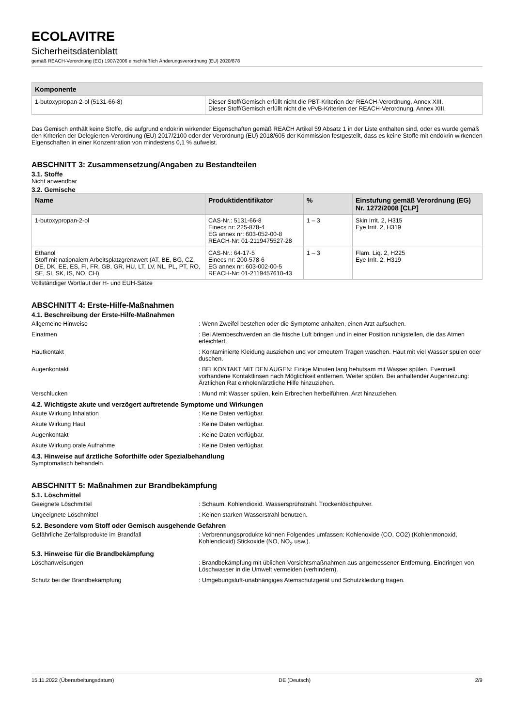ECOLAVITRE
Sicherheitsdatenblatt
gemäß REACH-Verordnung (EG) 1907/2006 einschließlich Änderungsverordnung (EU) 2020/878
| Komponente | |
| --- | --- |
| 1-butoxypropan-2-ol (5131-66-8) | Dieser Stoff/Gemisch erfüllt nicht die PBT-Kriterien der REACH-Verordnung, Annex XIII. Dieser Stoff/Gemisch erfüllt nicht die vPvB-Kriterien der REACH-Verordnung, Annex XIII. |
Das Gemisch enthält keine Stoffe, die aufgrund endokrin wirkender Eigenschaften gemäß REACH Artikel 59 Absatz 1 in der Liste enthalten sind, oder es wurde gemäß den Kriterien der Delegierten-Verordnung (EU) 2017/2100 oder der Verordnung (EU) 2018/605 der Kommission festgestellt, dass es keine Stoffe mit endokrin wirkenden Eigenschaften in einer Konzentration von mindestens 0,1 % aufweist.
ABSCHNITT 3: Zusammensetzung/Angaben zu Bestandteilen
3.1. Stoffe
Nicht anwendbar
3.2. Gemische
| Name | Produktidentifikator | % | Einstufung gemäß Verordnung (EG) Nr. 1272/2008 [CLP] |
| --- | --- | --- | --- |
| 1-butoxypropan-2-ol | CAS-Nr.: 5131-66-8 Einecs nr: 225-878-4 EG annex nr: 603-052-00-8 REACH-Nr: 01-2119475527-28 | 1 – 3 | Skin Irrit. 2, H315 Eye Irrit. 2, H319 |
| Ethanol Stoff mit nationalem Arbeitsplatzgrenzwert (AT, BE, BG, CZ, DE, DK, EE, ES, FI, FR, GB, GR, HU, LT, LV, NL, PL, PT, RO, SE, SI, SK, IS, NO, CH) | CAS-Nr.: 64-17-5 Einecs nr: 200-578-6 EG annex nr: 603-002-00-5 REACH-Nr: 01-2119457610-43 | 1 – 3 | Flam. Liq. 2, H225 Eye Irrit. 2, H319 |
Vollständiger Wortlaut der H- und EUH-Sätze
ABSCHNITT 4: Erste-Hilfe-Maßnahmen
4.1. Beschreibung der Erste-Hilfe-Maßnahmen
Allgemeine Hinweise : Wenn Zweifel bestehen oder die Symptome anhalten, einen Arzt aufsuchen.
Einatmen : Bei Atembeschwerden an die frische Luft bringen und in einer Position ruhigstellen, die das Atmen erleichtert.
Hautkontakt : Kontaminierte Kleidung ausziehen und vor erneutem Tragen waschen. Haut mit viel Wasser spülen oder duschen.
Augenkontakt : BEI KONTAKT MIT DEN AUGEN: Einige Minuten lang behutsam mit Wasser spülen. Eventuell vorhandene Kontaktlinsen nach Möglichkeit entfernen. Weiter spülen. Bei anhaltender Augenreizung: Ärztlichen Rat einholen/ärztliche Hilfe hinzuziehen.
Verschlucken : Mund mit Wasser spülen, kein Erbrechen herbeiführen, Arzt hinzuziehen.
4.2. Wichtigste akute und verzögert auftretende Symptome und Wirkungen
Akute Wirkung Inhalation : Keine Daten verfügbar.
Akute Wirkung Haut : Keine Daten verfügbar.
Augenkontakt : Keine Daten verfügbar.
Akute Wirkung orale Aufnahme : Keine Daten verfügbar.
4.3. Hinweise auf ärztliche Soforthilfe oder Spezialbehandlung
Symptomatisch behandeln.
ABSCHNITT 5: Maßnahmen zur Brandbekämpfung
5.1. Löschmittel
Geeignete Löschmittel : Schaum. Kohlendioxid. Wassersprühstrahl. Trockenlöschpulver.
Ungeeignete Löschmittel : Keinen starken Wasserstrahl benutzen.
5.2. Besondere vom Stoff oder Gemisch ausgehende Gefahren
Gefährliche Zerfallsprodukte im Brandfall : Verbrennungsprodukte können Folgendes umfassen: Kohlenoxide (CO, CO2) (Kohlenmonoxid, Kohlendioxid) Stickoxide (NO, NO<sub>2</sub> usw.).
5.3. Hinweise für die Brandbekämpfung
Löschanweisungen : Brandbekämpfung mit üblichen Vorsichtsmaßnahmen aus angemessener Entfernung. Eindringen von Löschwasser in die Umwelt vermeiden (verhindern).
Schutz bei der Brandbekämpfung : Umgebungsluft-unabhängiges Atemschutzgerät und Schutzkleidung tragen.
15.11.2022 (Überarbeitungsdatum) DE (Deutsch) 2/9